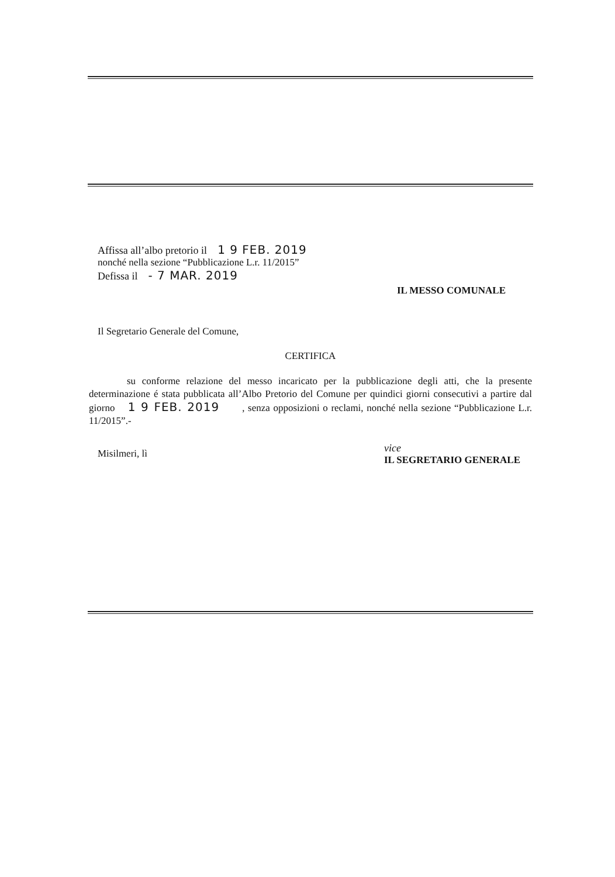Affissa all’albo pretorio il 1 9 FEB. 2019
nonché nella sezione “Pubblicazione L.r. 11/2015”
Defissa il - 7 MAR. 2019
IL MESSO COMUNALE
Il Segretario Generale del Comune,
CERTIFICA
su conforme relazione del messo incaricato per la pubblicazione degli atti, che la presente determinazione é stata pubblicata all’Albo Pretorio del Comune per quindici giorni consecutivi a partire dal giorno 1 9 FEB. 2019 , senza opposizioni o reclami, nonché nella sezione “Pubblicazione L.r. 11/2015”.-
Misilmeri, lì
vice
IL SEGRETARIO GENERALE